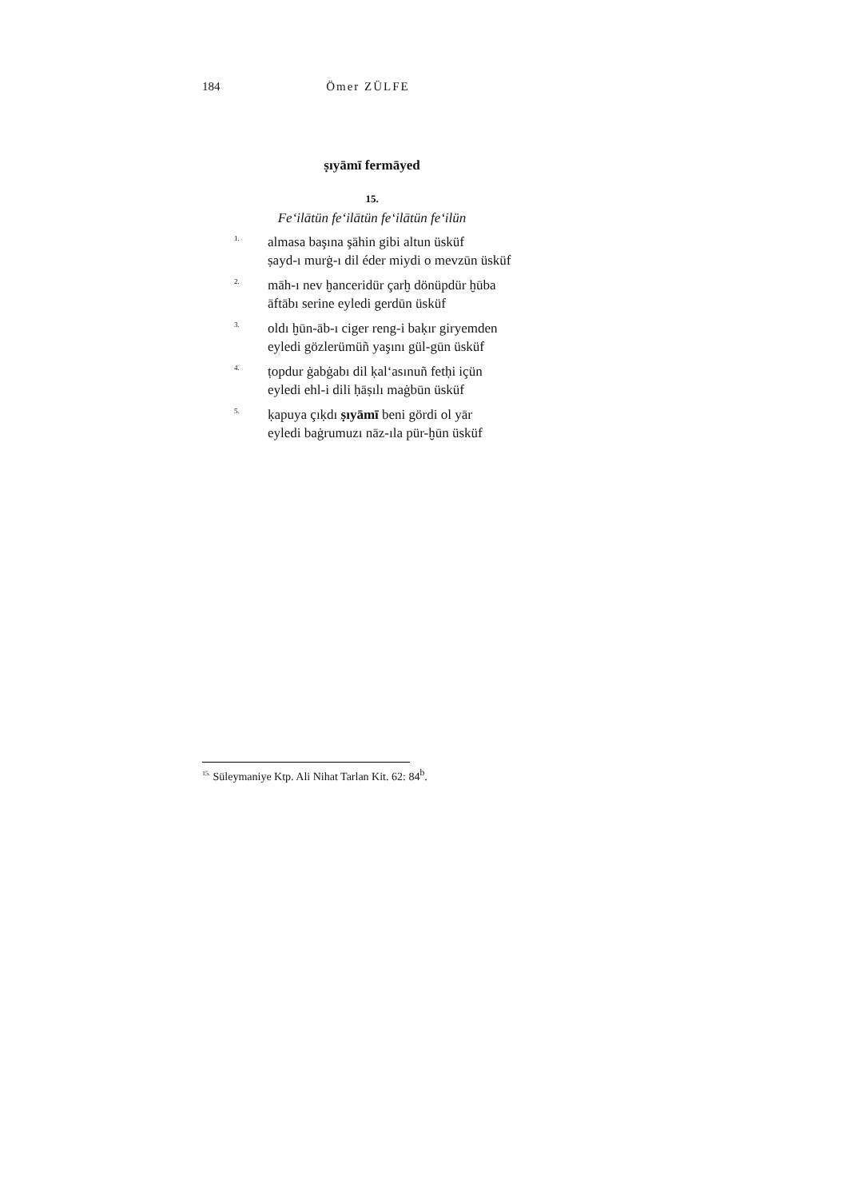184 Ömer ZÜLFE
ṣıyāmī fermāyed
15.
Fe‘ilātün fe‘ilātün fe‘ilātün fe‘ilün
1.
almasa başına şāhin gibi altun üsküf
ṣayd-ı murġ-ı dil éder miydi o mevzūn üsküf
2.
māh-ı nev ḫanceridür çarḫ dönüpdür ḫūba
āftābı serine eyledi gerdūn üsküf
3.
oldı ḫūn-āb-ı ciger reng-i baḳır giryemden
eyledi gözlerümüñ yaşını gül-gūn üsküf
4.
ṭopdur ġabġabı dil ḳal‘asınuñ fetḥi içün
eyledi ehl-i dili ḥāṣılı maġbūn üsküf
5.
ḳapuya çıḳdı ṣıyāmī beni gördi ol yār
eyledi baġrumuzı nāz-ıla pür-ḫūn üsküf
<sup>15.</sup> Süleymaniye Ktp. Ali Nihat Tarlan Kit. 62: 84<sup>b</sup>.